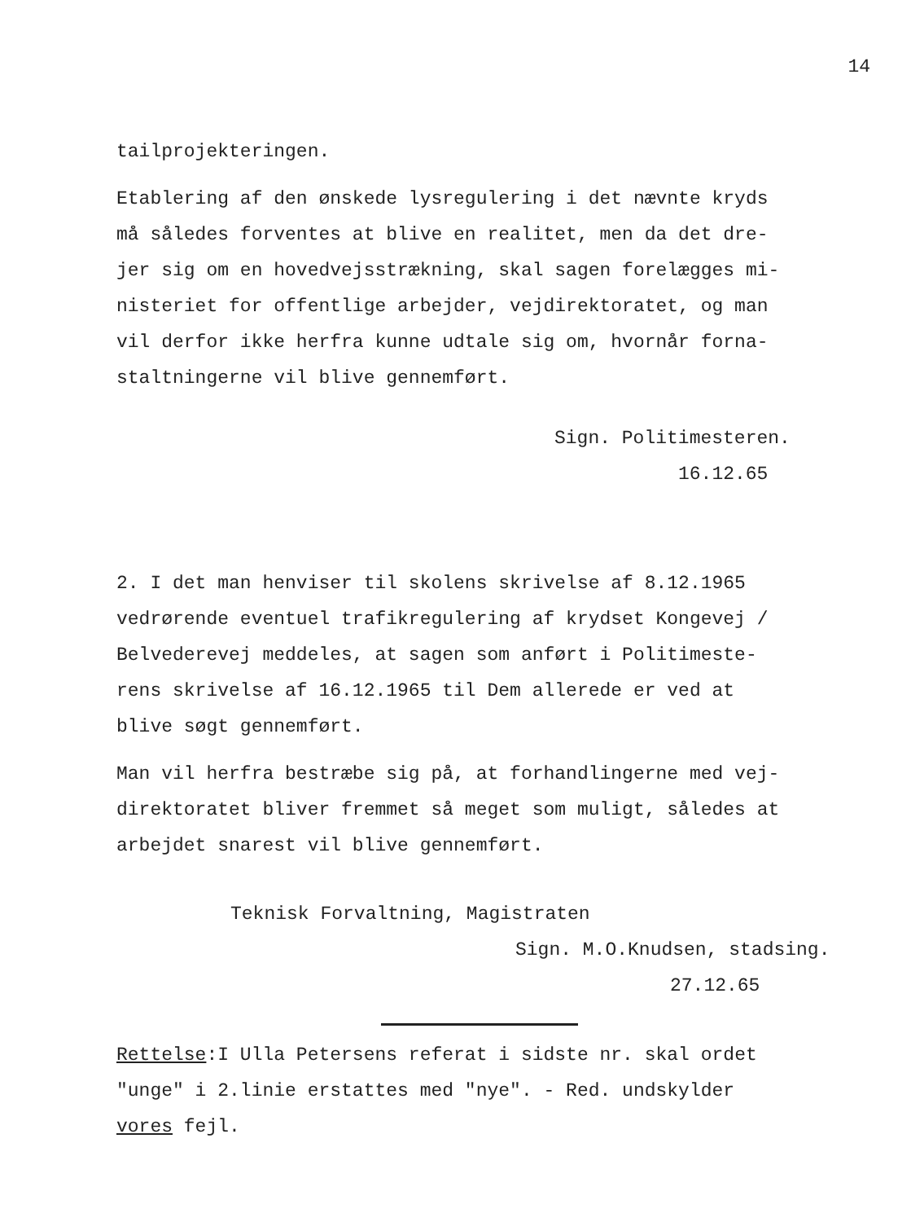14
tailprojekteringen.
Etablering af den ønskede lysregulering i det nævnte kryds
må således forventes at blive en realitet, men da det dre-
jer sig om en hovedvejsstrækning, skal sagen forelægges mi-
nisteriet for offentlige arbejder, vejdirektoratet, og man
vil derfor ikke herfra kunne udtale sig om, hvornår forna-
staltningerne vil blive gennemført.
Sign. Politimesteren.
16.12.65
2. I det man henviser til skolens skrivelse af 8.12.1965
vedrørende eventuel trafikregulering af krydset Kongevej /
Belvederevej meddeles, at sagen som anført i Politimeste-
rens skrivelse af 16.12.1965 til Dem allerede er ved at
blive søgt gennemført.
Man vil herfra bestræbe sig på, at forhandlingerne med vej-
direktoratet bliver fremmet så meget som muligt, således at
arbejdet snarest vil blive gennemført.
Teknisk Forvaltning, Magistraten
Sign. M.O.Knudsen, stadsing.
27.12.65
Rettelse:I Ulla Petersens referat i sidste nr. skal ordet
"unge" i 2.linie erstattes med "nye". - Red. undskylder
vores fejl.